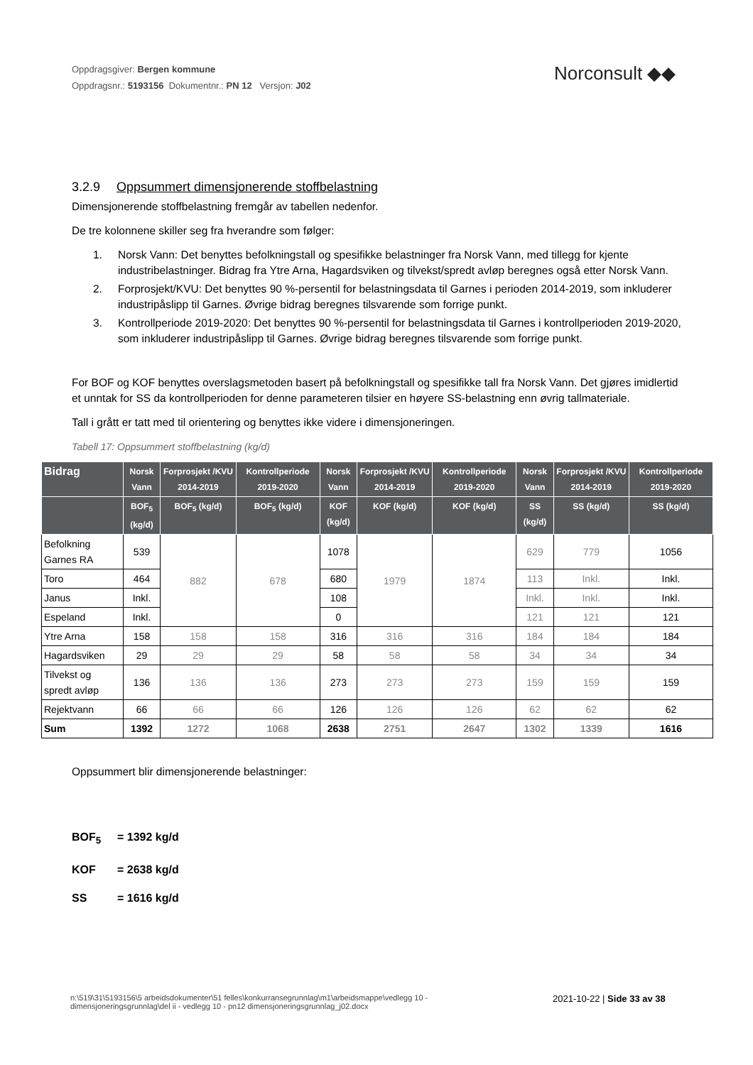Oppdragsgiver: Bergen kommune
Oppdragsnr.: 5193156 Dokumentnr.: PN 12 Versjon: J02
Norconsult ◆◆
3.2.9 Oppsummert dimensjonerende stoffbelastning
Dimensjonerende stoffbelastning fremgår av tabellen nedenfor.
De tre kolonnene skiller seg fra hverandre som følger:
1. Norsk Vann: Det benyttes befolkningstall og spesifikke belastninger fra Norsk Vann, med tillegg for kjente industribelastninger. Bidrag fra Ytre Arna, Hagardsviken og tilvekst/spredt avløp beregnes også etter Norsk Vann.
2. Forprosjekt/KVU: Det benyttes 90 %-persentil for belastningsdata til Garnes i perioden 2014-2019, som inkluderer industripåslipp til Garnes. Øvrige bidrag beregnes tilsvarende som forrige punkt.
3. Kontrollperiode 2019-2020: Det benyttes 90 %-persentil for belastningsdata til Garnes i kontrollperioden 2019-2020, som inkluderer industripåslipp til Garnes. Øvrige bidrag beregnes tilsvarende som forrige punkt.
For BOF og KOF benyttes overslagsmetoden basert på befolkningstall og spesifikke tall fra Norsk Vann. Det gjøres imidlertid et unntak for SS da kontrollperioden for denne parameteren tilsier en høyere SS-belastning enn øvrig tallmateriale.
Tall i grått er tatt med til orientering og benyttes ikke videre i dimensjoneringen.
Tabell 17: Oppsummert stoffbelastning (kg/d)
| Bidrag | Norsk Vann | Forprosjekt /KVU 2014-2019 | Kontrollperiode 2019-2020 | Norsk Vann | Forprosjekt /KVU 2014-2019 | Kontrollperiode 2019-2020 | Norsk Vann | Forprosjekt /KVU 2014-2019 | Kontrollperiode 2019-2020 |
| --- | --- | --- | --- | --- | --- | --- | --- | --- | --- |
| | BOF<sub>5</sub> (kg/d) | BOF<sub>5</sub> (kg/d) | BOF<sub>5</sub> (kg/d) | KOF (kg/d) | KOF (kg/d) | KOF (kg/d) | SS (kg/d) | SS (kg/d) | SS (kg/d) |
| Befolkning Garnes RA | 539 | 882 | 678 | 1078 | 1979 | 1874 | 629 | 779 | 1056 |
| Toro | 464 | | | 680 | | | 113 | Inkl. | Inkl. |
| Janus | Inkl. | | | 108 | | | Inkl. | Inkl. | Inkl. |
| Espeland | Inkl. | | | 0 | | | 121 | 121 | 121 |
| Ytre Arna | 158 | 158 | 158 | 316 | 316 | 316 | 184 | 184 | 184 |
| Hagardsviken | 29 | 29 | 29 | 58 | 58 | 58 | 34 | 34 | 34 |
| Tilvekst og spredt avløp | 136 | 136 | 136 | 273 | 273 | 273 | 159 | 159 | 159 |
| Rejektvann | 66 | 66 | 66 | 126 | 126 | 126 | 62 | 62 | 62 |
| Sum | 1392 | 1272 | 1068 | 2638 | 2751 | 2647 | 1302 | 1339 | 1616 |
Oppsummert blir dimensjonerende belastninger:
BOF<sub>5</sub> = 1392 kg/d
KOF = 2638 kg/d
SS = 1616 kg/d
n:\519\31\5193156\5 arbeidsdokumenter\51 felles\konkurransegrunnlag\m1\arbeidsmappe\vedlegg 10 - dimensjoneringsgrunnlag\del ii - vedlegg 10 - pn12 dimensjoneringsgrunnlag_j02.docx
2021-10-22 | Side 33 av 38